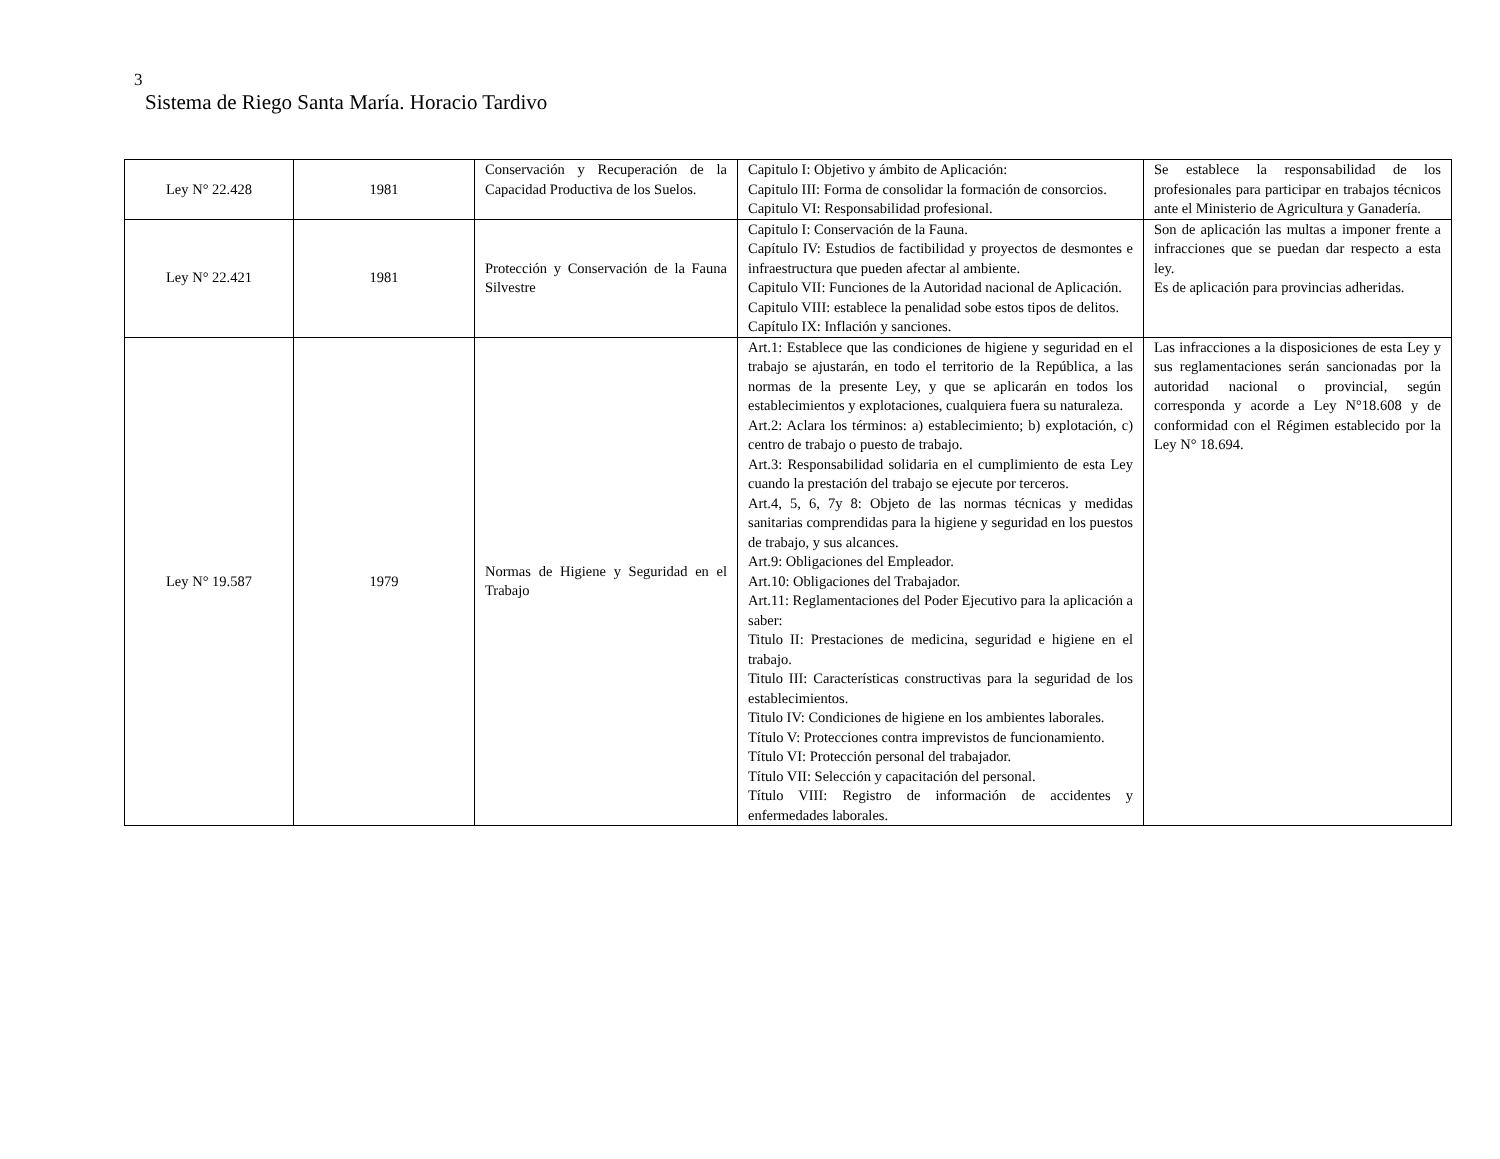3
Sistema de Riego Santa María. Horacio Tardivo
| Ley N° 22.428 | 1981 | Conservación y Recuperación de la Capacidad Productiva de los Suelos. | Capitulo I: Objetivo y ámbito de Aplicación: Capitulo III: Forma de consolidar la formación de consorcios. Capitulo VI: Responsabilidad profesional. | Se establece la responsabilidad de los profesionales para participar en trabajos técnicos ante el Ministerio de Agricultura y Ganadería. |
| Ley N° 22.421 | 1981 | Protección y Conservación de la Fauna Silvestre | Capitulo I: Conservación de la Fauna. Capítulo IV: Estudios de factibilidad y proyectos de desmontes e infraestructura que pueden afectar al ambiente. Capitulo VII: Funciones de la Autoridad nacional de Aplicación. Capitulo VIII: establece la penalidad sobe estos tipos de delitos. Capítulo IX: Inflación y sanciones. | Son de aplicación las multas a imponer frente a infracciones que se puedan dar respecto a esta ley. Es de aplicación para provincias adheridas. |
| Ley N° 19.587 | 1979 | Normas de Higiene y Seguridad en el Trabajo | Art.1: Establece que las condiciones de higiene y seguridad en el trabajo se ajustarán, en todo el territorio de la República, a las normas de la presente Ley, y que se aplicarán en todos los establecimientos y explotaciones, cualquiera fuera su naturaleza. Art.2: Aclara los términos: a) establecimiento; b) explotación, c) centro de trabajo o puesto de trabajo. Art.3: Responsabilidad solidaria en el cumplimiento de esta Ley cuando la prestación del trabajo se ejecute por terceros. Art.4, 5, 6, 7y 8: Objeto de las normas técnicas y medidas sanitarias comprendidas para la higiene y seguridad en los puestos de trabajo, y sus alcances. Art.9: Obligaciones del Empleador. Art.10: Obligaciones del Trabajador. Art.11: Reglamentaciones del Poder Ejecutivo para la aplicación a saber: Titulo II: Prestaciones de medicina, seguridad e higiene en el trabajo. Titulo III: Características constructivas para la seguridad de los establecimientos. Titulo IV: Condiciones de higiene en los ambientes laborales. Título V: Protecciones contra imprevistos de funcionamiento. Título VI: Protección personal del trabajador. Título VII: Selección y capacitación del personal. Título VIII: Registro de información de accidentes y enfermedades laborales. | Las infracciones a la disposiciones de esta Ley y sus reglamentaciones serán sancionadas por la autoridad nacional o provincial, según corresponda y acorde a Ley N°18.608 y de conformidad con el Régimen establecido por la Ley N° 18.694. |